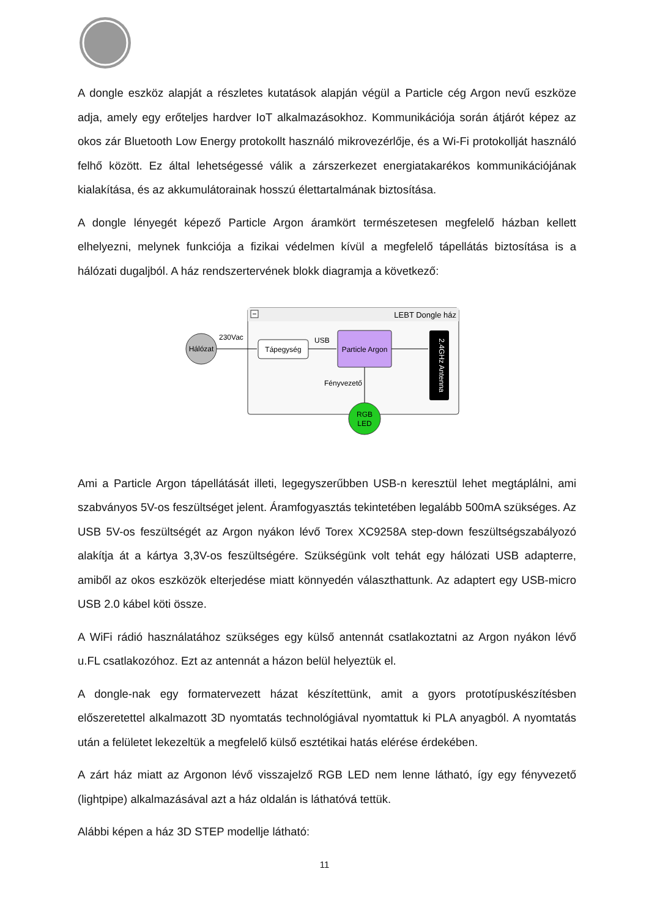A dongle eszköz alapját a részletes kutatások alapján végül a Particle cég Argon nevű eszköze adja, amely egy erőteljes hardver IoT alkalmazásokhoz. Kommunikációja során átjárót képez az okos zár Bluetooth Low Energy protokollt használó mikrovezérlője, és a Wi-Fi protokollját használó felhő között. Ez által lehetségessé válik a zárszerkezet energiatakarékos kommunikációjának kialakítása, és az akkumulátorainak hosszú élettartalmának biztosítása.
A dongle lényegét képező Particle Argon áramkört természetesen megfelelő házban kellett elhelyezni, melynek funkciója a fizikai védelmen kívül a megfelelő tápellátás biztosítása is a hálózati dugaljból. A ház rendszertervének blokk diagramja a következő:
LEBT Dongle ház
Hálózat
230Vac
Tápegység
USB
Particle Argon
2.4GHz Antenna
Fényvezető
RGB
LED
Ami a Particle Argon tápellátását illeti, legegyszerűbben USB-n keresztül lehet megtáplálni, ami szabványos 5V-os feszültséget jelent. Áramfogyasztás tekintetében legalább 500mA szükséges. Az USB 5V-os feszültségét az Argon nyákon lévő Torex XC9258A step-down feszültségszabályozó alakítja át a kártya 3,3V-os feszültségére. Szükségünk volt tehát egy hálózati USB adapterre, amiből az okos eszközök elterjedése miatt könnyedén választhattunk. Az adaptert egy USB-micro USB 2.0 kábel köti össze.
A WiFi rádió használatához szükséges egy külső antennát csatlakoztatni az Argon nyákon lévő u.FL csatlakozóhoz. Ezt az antennát a házon belül helyeztük el.
A dongle-nak egy formatervezett házat készítettünk, amit a gyors prototípuskészítésben előszeretettel alkalmazott 3D nyomtatás technológiával nyomtattuk ki PLA anyagból. A nyomtatás után a felületet lekezeltük a megfelelő külső esztétikai hatás elérése érdekében.
A zárt ház miatt az Argonon lévő visszajelző RGB LED nem lenne látható, így egy fényvezető (lightpipe) alkalmazásával azt a ház oldalán is láthatóvá tettük.
Alábbi képen a ház 3D STEP modellje látható:
11